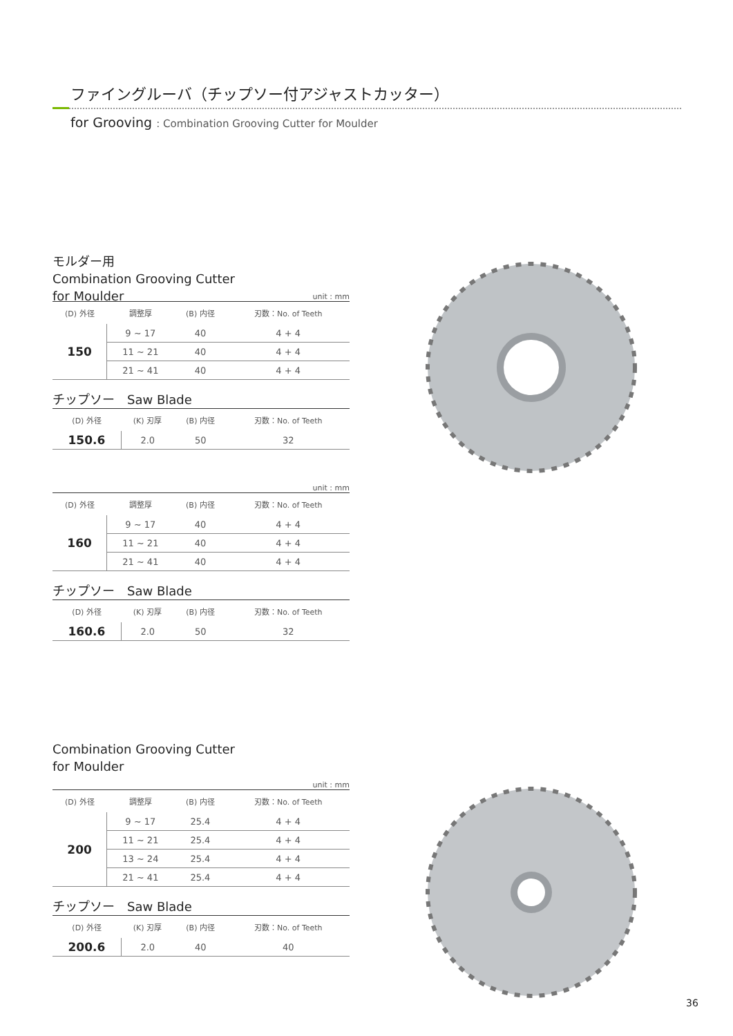ファイングルーバ（チップソー付アジャストカッター）
for Grooving : Combination Grooving Cutter for Moulder
モルダー用
Combination Grooving Cutter
for Moulder
unit : mm
| (D) 外径 | 調整厚 | (B) 内径 | 刃数：No. of Teeth |
| --- | --- | --- | --- |
| 150 | 9 ~ 17 | 40 | 4 + 4 |
| | 11 ~ 21 | 40 | 4 + 4 |
| | 21 ~ 41 | 40 | 4 + 4 |
チップソー　Saw Blade
| (D) 外径 | (K) 刃厚 | (B) 内径 | 刃数：No. of Teeth |
| --- | --- | --- | --- |
| 150.6 | 2.0 | 50 | 32 |
unit : mm
| (D) 外径 | 調整厚 | (B) 内径 | 刃数：No. of Teeth |
| --- | --- | --- | --- |
| 160 | 9 ~ 17 | 40 | 4 + 4 |
| | 11 ~ 21 | 40 | 4 + 4 |
| | 21 ~ 41 | 40 | 4 + 4 |
チップソー　Saw Blade
| (D) 外径 | (K) 刃厚 | (B) 内径 | 刃数：No. of Teeth |
| --- | --- | --- | --- |
| 160.6 | 2.0 | 50 | 32 |
Combination Grooving Cutter
for Moulder
unit : mm
| (D) 外径 | 調整厚 | (B) 内径 | 刃数：No. of Teeth |
| --- | --- | --- | --- |
| 200 | 9 ~ 17 | 25.4 | 4 + 4 |
| | 11 ~ 21 | 25.4 | 4 + 4 |
| | 13 ~ 24 | 25.4 | 4 + 4 |
| | 21 ~ 41 | 25.4 | 4 + 4 |
チップソー　Saw Blade
| (D) 外径 | (K) 刃厚 | (B) 内径 | 刃数：No. of Teeth |
| --- | --- | --- | --- |
| 200.6 | 2.0 | 40 | 40 |
36